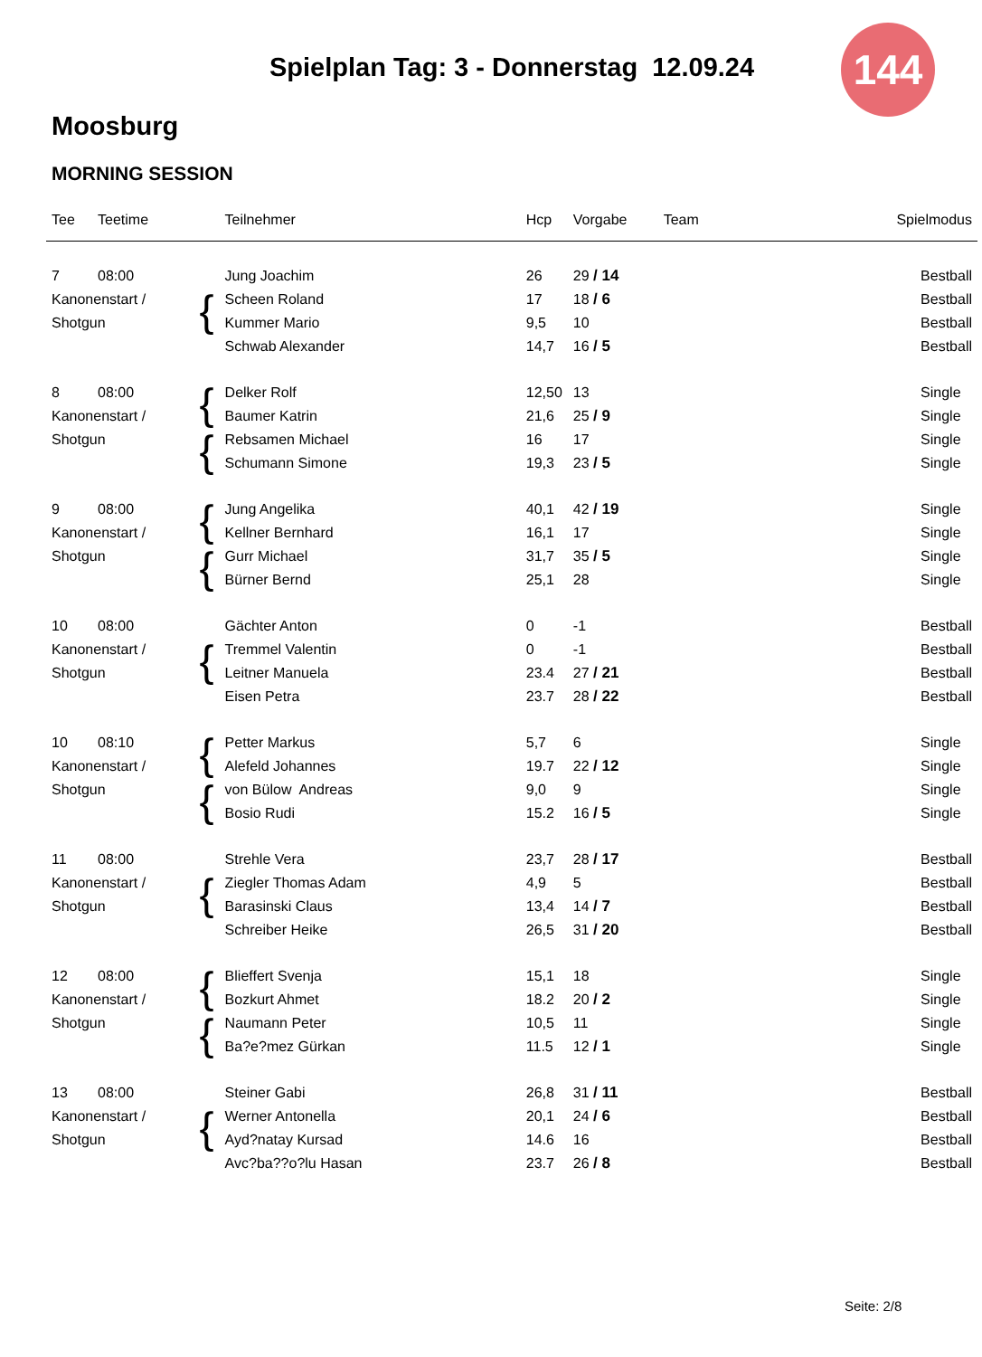Spielplan Tag: 3 - Donnerstag 12.09.24
144
Moosburg
MORNING SESSION
| Tee | Teetime | | Teilnehmer | Hcp | Vorgabe | Team | Spielmodus |
| --- | --- | --- | --- | --- | --- | --- | --- |
| 7 | 08:00 | { | Jung Joachim | 26 | 29 / 14 | | Bestball |
| Kanonenstart / | | | Scheen Roland | 17 | 18 / 6 | | Bestball |
| Shotgun | | | Kummer Mario | 9,5 | 10 | | Bestball |
| | | | Schwab Alexander | 14,7 | 16 / 5 | | Bestball |
| 8 | 08:00 | { | Delker Rolf | 12,50 | 13 | | Single |
| Kanonenstart / | | | Baumer Katrin | 21,6 | 25 / 9 | | Single |
| Shotgun | | { | Rebsamen Michael | 16 | 17 | | Single |
| | | | Schumann Simone | 19,3 | 23 / 5 | | Single |
| 9 | 08:00 | { | Jung Angelika | 40,1 | 42 / 19 | | Single |
| Kanonenstart / | | | Kellner Bernhard | 16,1 | 17 | | Single |
| Shotgun | | { | Gurr Michael | 31,7 | 35 / 5 | | Single |
| | | | Bürner Bernd | 25,1 | 28 | | Single |
| 10 | 08:00 | { | Gächter Anton | 0 | -1 | | Bestball |
| Kanonenstart / | | | Tremmel Valentin | 0 | -1 | | Bestball |
| Shotgun | | | Leitner Manuela | 23.4 | 27 / 21 | | Bestball |
| | | | Eisen Petra | 23.7 | 28 / 22 | | Bestball |
| 10 | 08:10 | { | Petter Markus | 5,7 | 6 | | Single |
| Kanonenstart / | | | Alefeld Johannes | 19.7 | 22 / 12 | | Single |
| Shotgun | | { | von Bülow Andreas | 9,0 | 9 | | Single |
| | | | Bosio Rudi | 15.2 | 16 / 5 | | Single |
| 11 | 08:00 | { | Strehle Vera | 23,7 | 28 / 17 | | Bestball |
| Kanonenstart / | | | Ziegler Thomas Adam | 4,9 | 5 | | Bestball |
| Shotgun | | | Barasinski Claus | 13,4 | 14 / 7 | | Bestball |
| | | | Schreiber Heike | 26,5 | 31 / 20 | | Bestball |
| 12 | 08:00 | { | Blieffert Svenja | 15,1 | 18 | | Single |
| Kanonenstart / | | | Bozkurt Ahmet | 18.2 | 20 / 2 | | Single |
| Shotgun | | { | Naumann Peter | 10,5 | 11 | | Single |
| | | | Ba?e?mez Gürkan | 11.5 | 12 / 1 | | Single |
| 13 | 08:00 | { | Steiner Gabi | 26,8 | 31 / 11 | | Bestball |
| Kanonenstart / | | | Werner Antonella | 20,1 | 24 / 6 | | Bestball |
| Shotgun | | | Ayd?natay Kursad | 14.6 | 16 | | Bestball |
| | | | Avc?ba??o?lu Hasan | 23.7 | 26 / 8 | | Bestball |
Seite: 2/8